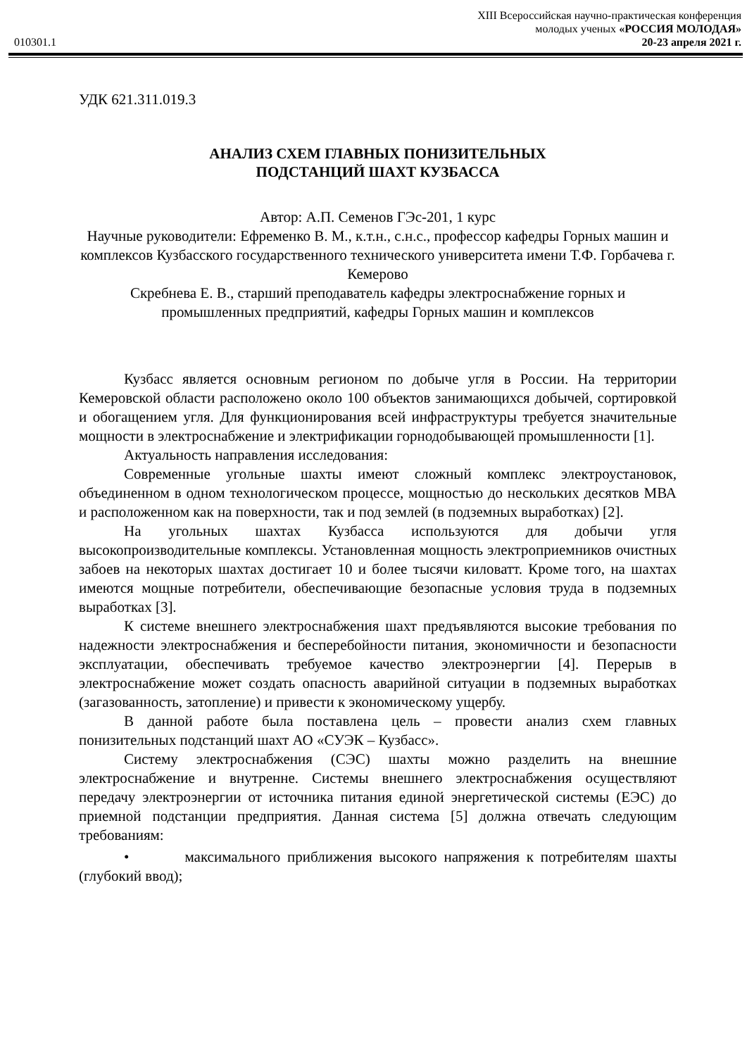010301.1
XIII Всероссийская научно-практическая конференция
молодых ученых «РОССИЯ МОЛОДАЯ»
20-23 апреля 2021 г.
УДК 621.311.019.3
АНАЛИЗ СХЕМ ГЛАВНЫХ ПОНИЗИТЕЛЬНЫХ
ПОДСТАНЦИЙ ШАХТ КУЗБАССА
Автор: А.П. Семенов ГЭс-201, 1 курс
Научные руководители: Ефременко В. М., к.т.н., с.н.с., профессор кафедры Горных машин и комплексов Кузбасского государственного технического университета имени Т.Ф. Горбачева г. Кемерово
Скребнева Е. В., старший преподаватель кафедры электроснабжение горных и промышленных предприятий, кафедры Горных машин и комплексов
Кузбасс является основным регионом по добыче угля в России. На территории Кемеровской области расположено около 100 объектов занимающихся добычей, сортировкой и обогащением угля. Для функционирования всей инфраструктуры требуется значительные мощности в электроснабжение и электрификации горнодобывающей промышленности [1].
Актуальность направления исследования:
Современные угольные шахты имеют сложный комплекс электроустановок, объединенном в одном технологическом процессе, мощностью до нескольких десятков МВА и расположенном как на поверхности, так и под землей (в подземных выработках) [2].
На угольных шахтах Кузбасса используются для добычи угля высокопроизводительные комплексы. Установленная мощность электроприемников очистных забоев на некоторых шахтах достигает 10 и более тысячи киловатт. Кроме того, на шахтах имеются мощные потребители, обеспечивающие безопасные условия труда в подземных выработках [3].
К системе внешнего электроснабжения шахт предъявляются высокие требования по надежности электроснабжения и бесперебойности питания, экономичности и безопасности эксплуатации, обеспечивать требуемое качество электроэнергии [4]. Перерыв в электроснабжение может создать опасность аварийной ситуации в подземных выработках (загазованность, затопление) и привести к экономическому ущербу.
В данной работе была поставлена цель – провести анализ схем главных понизительных подстанций шахт АО «СУЭК – Кузбасс».
Систему электроснабжения (СЭС) шахты можно разделить на внешние электроснабжение и внутренне. Системы внешнего электроснабжения осуществляют передачу электроэнергии от источника питания единой энергетической системы (ЕЭС) до приемной подстанции предприятия. Данная система [5] должна отвечать следующим требованиям:
• максимального приближения высокого напряжения к потребителям шахты (глубокий ввод);